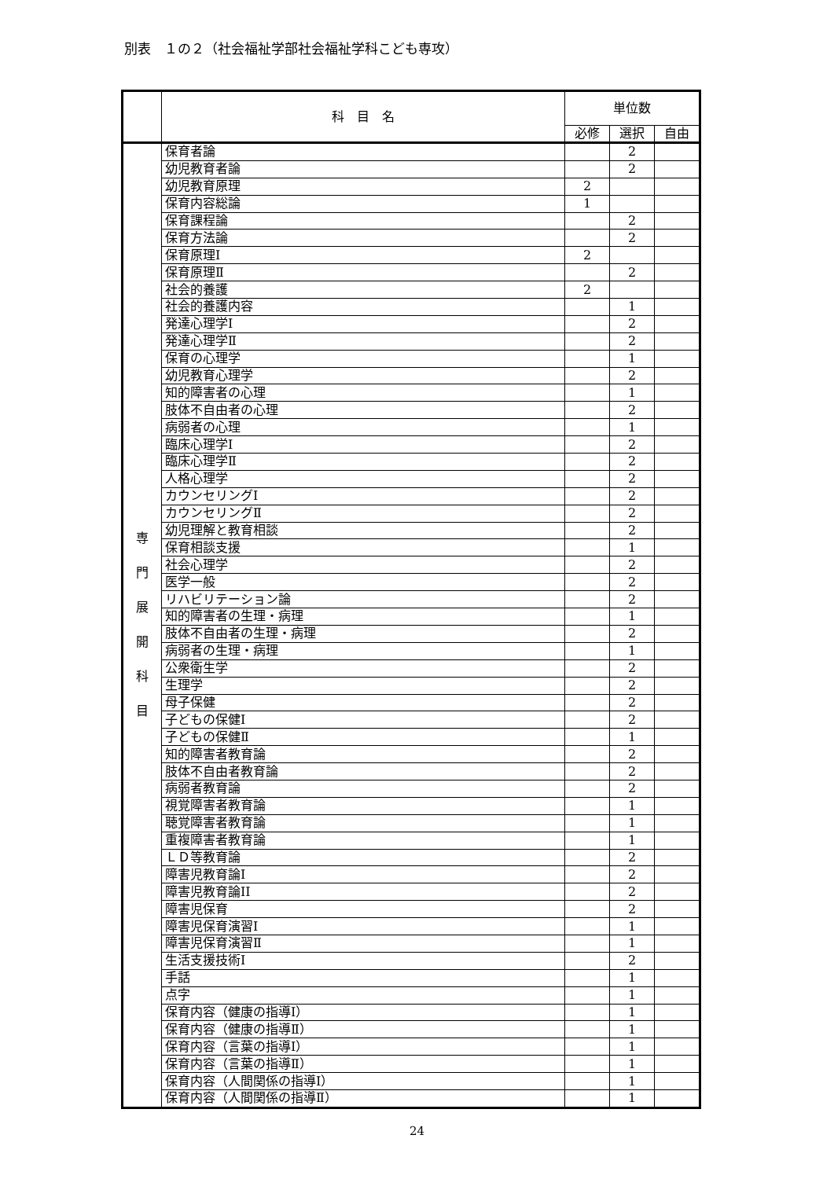別表　１の２（社会福祉学部社会福祉学科こども専攻）
| | 科 目 名 | 単位数 | | |
| --- | --- | --- | --- | --- |
| | | 必修 | 選択 | 自由 |
| 専 門 展 開 科 目 | 保育者論 | | 2 | |
| | 幼児教育者論 | | 2 | |
| | 幼児教育原理 | 2 | | |
| | 保育内容総論 | 1 | | |
| | 保育課程論 | | 2 | |
| | 保育方法論 | | 2 | |
| | 保育原理Ⅰ | 2 | | |
| | 保育原理Ⅱ | | 2 | |
| | 社会的養護 | 2 | | |
| | 社会的養護内容 | | 1 | |
| | 発達心理学Ⅰ | | 2 | |
| | 発達心理学Ⅱ | | 2 | |
| | 保育の心理学 | | 1 | |
| | 幼児教育心理学 | | 2 | |
| | 知的障害者の心理 | | 1 | |
| | 肢体不自由者の心理 | | 2 | |
| | 病弱者の心理 | | 1 | |
| | 臨床心理学Ⅰ | | 2 | |
| | 臨床心理学Ⅱ | | 2 | |
| | 人格心理学 | | 2 | |
| | カウンセリングⅠ | | 2 | |
| | カウンセリングⅡ | | 2 | |
| | 幼児理解と教育相談 | | 2 | |
| | 保育相談支援 | | 1 | |
| | 社会心理学 | | 2 | |
| | 医学一般 | | 2 | |
| | リハビリテーション論 | | 2 | |
| | 知的障害者の生理・病理 | | 1 | |
| | 肢体不自由者の生理・病理 | | 2 | |
| | 病弱者の生理・病理 | | 1 | |
| | 公衆衛生学 | | 2 | |
| | 生理学 | | 2 | |
| | 母子保健 | | 2 | |
| | 子どもの保健Ⅰ | | 2 | |
| | 子どもの保健Ⅱ | | 1 | |
| | 知的障害者教育論 | | 2 | |
| | 肢体不自由者教育論 | | 2 | |
| | 病弱者教育論 | | 2 | |
| | 視覚障害者教育論 | | 1 | |
| | 聴覚障害者教育論 | | 1 | |
| | 重複障害者教育論 | | 1 | |
| | ＬＤ等教育論 | | 2 | |
| | 障害児教育論I | | 2 | |
| | 障害児教育論II | | 2 | |
| | 障害児保育 | | 2 | |
| | 障害児保育演習Ⅰ | | 1 | |
| | 障害児保育演習Ⅱ | | 1 | |
| | 生活支援技術Ⅰ | | 2 | |
| | 手話 | | 1 | |
| | 点字 | | 1 | |
| | 保育内容（健康の指導Ⅰ） | | 1 | |
| | 保育内容（健康の指導Ⅱ） | | 1 | |
| | 保育内容（言葉の指導Ⅰ） | | 1 | |
| | 保育内容（言葉の指導Ⅱ） | | 1 | |
| | 保育内容（人間関係の指導Ⅰ） | | 1 | |
| | 保育内容（人間関係の指導Ⅱ） | | 1 | |
24